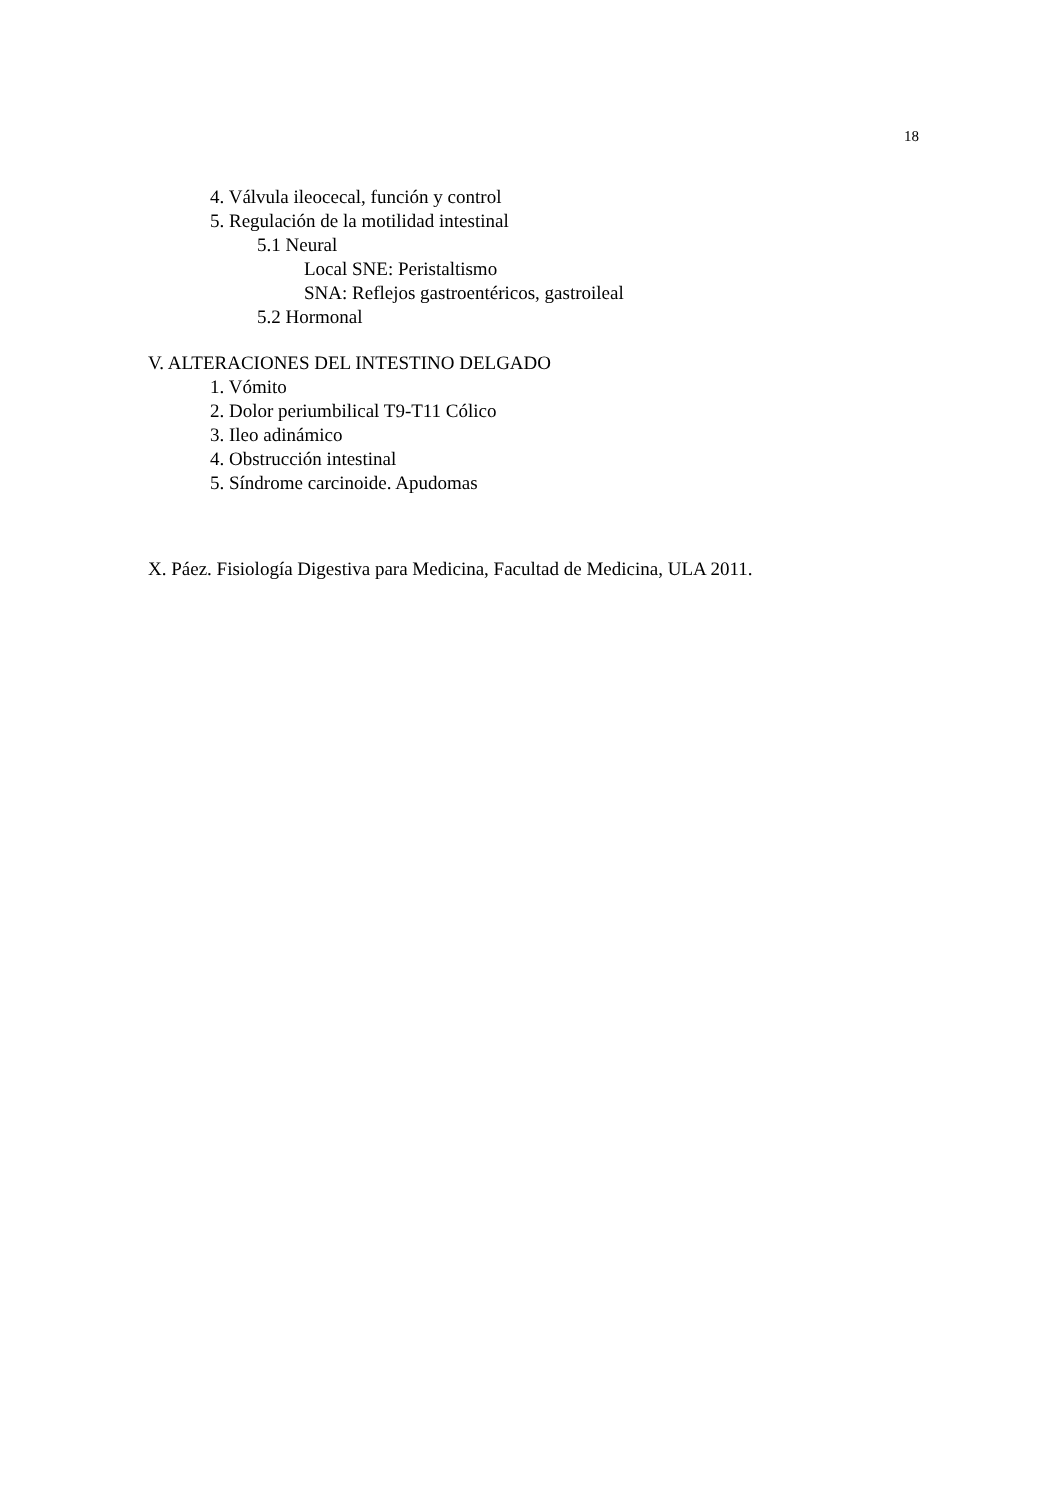18
4. Válvula ileocecal, función y control
5. Regulación de la motilidad intestinal
5.1 Neural
Local SNE: Peristaltismo
SNA: Reflejos gastroentéricos, gastroileal
5.2 Hormonal
V. ALTERACIONES DEL INTESTINO DELGADO
1. Vómito
2. Dolor periumbilical T9-T11 Cólico
3. Ileo adinámico
4. Obstrucción intestinal
5. Síndrome carcinoide. Apudomas
X. Páez. Fisiología Digestiva para Medicina, Facultad de Medicina, ULA 2011.